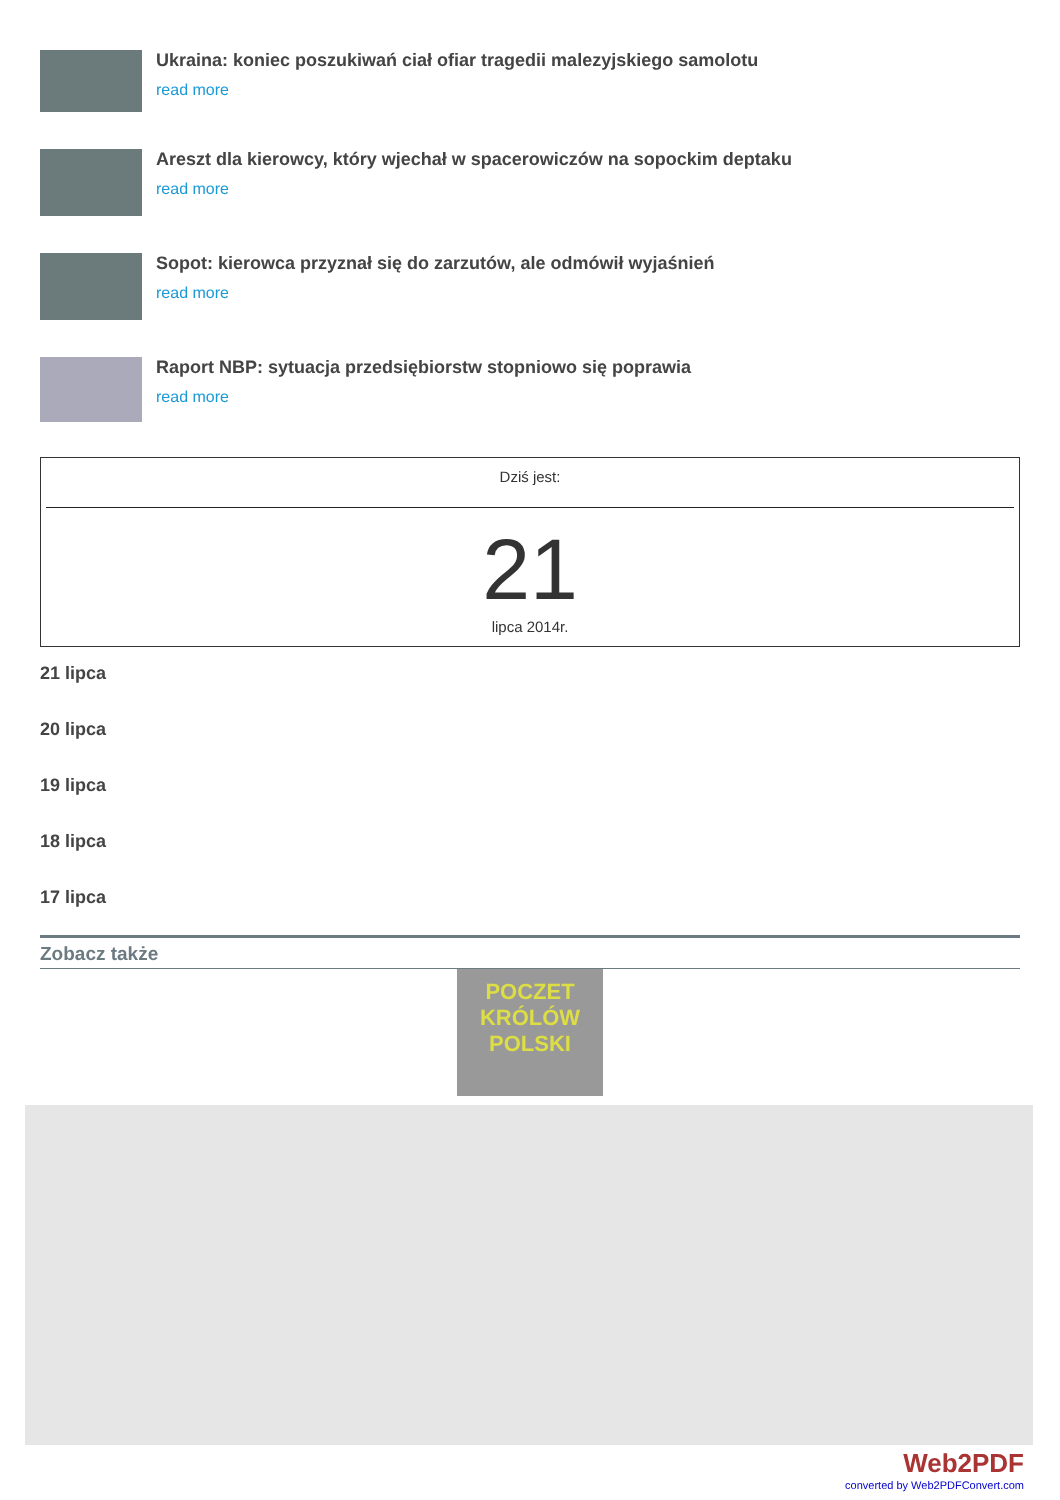Ukraina: koniec poszukiwań ciał ofiar tragedii malezyjskiego samolotu
read more
Areszt dla kierowcy, który wjechał w spacerowiczów na sopockim deptaku
read more
Sopot: kierowca przyznał się do zarzutów, ale odmówił wyjaśnień
read more
Raport NBP: sytuacja przedsiębiorstw stopniowo się poprawia
read more
Dziś jest:
21
lipca 2014r.
21 lipca
20 lipca
19 lipca
18 lipca
17 lipca
Zobacz także
POCZET
KRÓLÓW
POLSKI
Web2PDF
converted by Web2PDFConvert.com